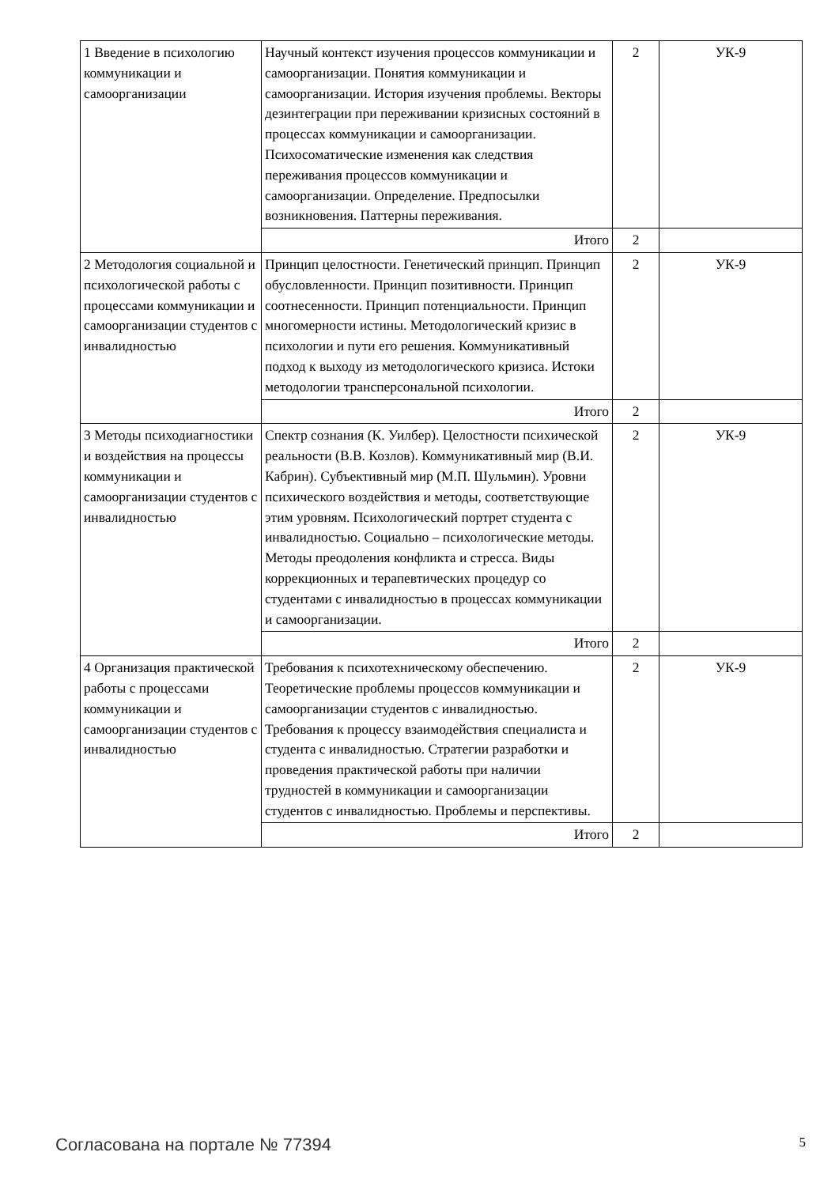| 1 Введение в психологию коммуникации и самоорганизации | Научный контекст изучения процессов коммуникации и самоорганизации. Понятия коммуникации и самоорганизации. История изучения проблемы. Векторы дезинтеграции при переживании кризисных состояний в процессах коммуникации и самоорганизации. Психосоматические изменения как следствия переживания процессов коммуникации и самоорганизации. Определение. Предпосылки возникновения. Паттерны переживания. | 2 | УК-9 |
| | Итого | 2 | |
| 2 Методология социальной и психологической работы с процессами коммуникации и самоорганизации студентов с инвалидностью | Принцип целостности. Генетический принцип. Принцип обусловленности. Принцип позитивности. Принцип соотнесенности. Принцип потенциальности. Принцип многомерности истины. Методологический кризис в психологии и пути его решения. Коммуникативный подход к выходу из методологического кризиса. Истоки методологии трансперсональной психологии. | 2 | УК-9 |
| | Итого | 2 | |
| 3 Методы психодиагностики и воздействия на процессы коммуникации и самоорганизации студентов с инвалидностью | Спектр сознания (К. Уилбер). Целостности психической реальности (В.В. Козлов). Коммуникативный мир (В.И. Кабрин). Субъективный мир (М.П. Шульмин). Уровни психического воздействия и методы, соответствующие этим уровням. Психологический портрет студента с инвалидностью. Социально – психологические методы. Методы преодоления конфликта и стресса. Виды коррекционных и терапевтических процедур со студентами с инвалидностью в процессах коммуникации и самоорганизации. | 2 | УК-9 |
| | Итого | 2 | |
| 4 Организация практической работы с процессами коммуникации и самоорганизации студентов с инвалидностью | Требования к психотехническому обеспечению. Теоретические проблемы процессов коммуникации и самоорганизации студентов с инвалидностью. Требования к процессу взаимодействия специалиста и студента с инвалидностью. Стратегии разработки и проведения практической работы при наличии трудностей в коммуникации и самоорганизации студентов с инвалидностью. Проблемы и перспективы. | 2 | УК-9 |
| | Итого | 2 | |
Согласована на портале № 77394 5